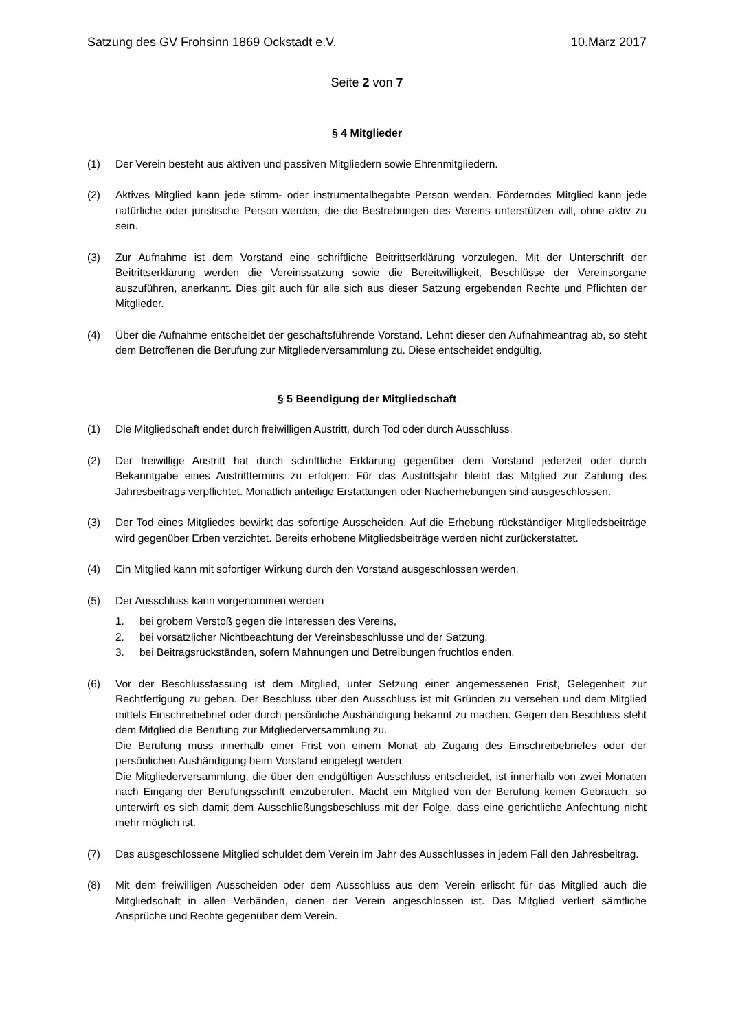Satzung des GV Frohsinn 1869 Ockstadt e.V. 10.März 2017
Seite 2 von 7
§ 4 Mitglieder
(1) Der Verein besteht aus aktiven und passiven Mitgliedern sowie Ehrenmitgliedern.
(2) Aktives Mitglied kann jede stimm- oder instrumentalbegabte Person werden. Förderndes Mitglied kann jede natürliche oder juristische Person werden, die die Bestrebungen des Vereins unterstützen will, ohne aktiv zu sein.
(3) Zur Aufnahme ist dem Vorstand eine schriftliche Beitrittserklärung vorzulegen. Mit der Unterschrift der Beitrittserklärung werden die Vereinssatzung sowie die Bereitwilligkeit, Beschlüsse der Vereinsorgane auszuführen, anerkannt. Dies gilt auch für alle sich aus dieser Satzung ergebenden Rechte und Pflichten der Mitglieder.
(4) Über die Aufnahme entscheidet der geschäftsführende Vorstand. Lehnt dieser den Aufnahmeantrag ab, so steht dem Betroffenen die Berufung zur Mitgliederversammlung zu. Diese entscheidet endgültig.
§ 5 Beendigung der Mitgliedschaft
(1) Die Mitgliedschaft endet durch freiwilligen Austritt, durch Tod oder durch Ausschluss.
(2) Der freiwillige Austritt hat durch schriftliche Erklärung gegenüber dem Vorstand jederzeit oder durch Bekanntgabe eines Austritttermins zu erfolgen. Für das Austrittsjahr bleibt das Mitglied zur Zahlung des Jahresbeitrags verpflichtet. Monatlich anteilige Erstattungen oder Nacherhebungen sind ausgeschlossen.
(3) Der Tod eines Mitgliedes bewirkt das sofortige Ausscheiden. Auf die Erhebung rückständiger Mitgliedsbeiträge wird gegenüber Erben verzichtet. Bereits erhobene Mitgliedsbeiträge werden nicht zurückerstattet.
(4) Ein Mitglied kann mit sofortiger Wirkung durch den Vorstand ausgeschlossen werden.
(5) Der Ausschluss kann vorgenommen werden
1. bei grobem Verstoß gegen die Interessen des Vereins,
2. bei vorsätzlicher Nichtbeachtung der Vereinsbeschlüsse und der Satzung,
3. bei Beitragsrückständen, sofern Mahnungen und Betreibungen fruchtlos enden.
(6) Vor der Beschlussfassung ist dem Mitglied, unter Setzung einer angemessenen Frist, Gelegenheit zur Rechtfertigung zu geben. Der Beschluss über den Ausschluss ist mit Gründen zu versehen und dem Mitglied mittels Einschreibebrief oder durch persönliche Aushändigung bekannt zu machen. Gegen den Beschluss steht dem Mitglied die Berufung zur Mitgliederversammlung zu.
Die Berufung muss innerhalb einer Frist von einem Monat ab Zugang des Einschreibebriefes oder der persönlichen Aushändigung beim Vorstand eingelegt werden.
Die Mitgliederversammlung, die über den endgültigen Ausschluss entscheidet, ist innerhalb von zwei Monaten nach Eingang der Berufungsschrift einzuberufen. Macht ein Mitglied von der Berufung keinen Gebrauch, so unterwirft es sich damit dem Ausschließungsbeschluss mit der Folge, dass eine gerichtliche Anfechtung nicht mehr möglich ist.
(7) Das ausgeschlossene Mitglied schuldet dem Verein im Jahr des Ausschlusses in jedem Fall den Jahresbeitrag.
(8) Mit dem freiwilligen Ausscheiden oder dem Ausschluss aus dem Verein erlischt für das Mitglied auch die Mitgliedschaft in allen Verbänden, denen der Verein angeschlossen ist. Das Mitglied verliert sämtliche Ansprüche und Rechte gegenüber dem Verein.